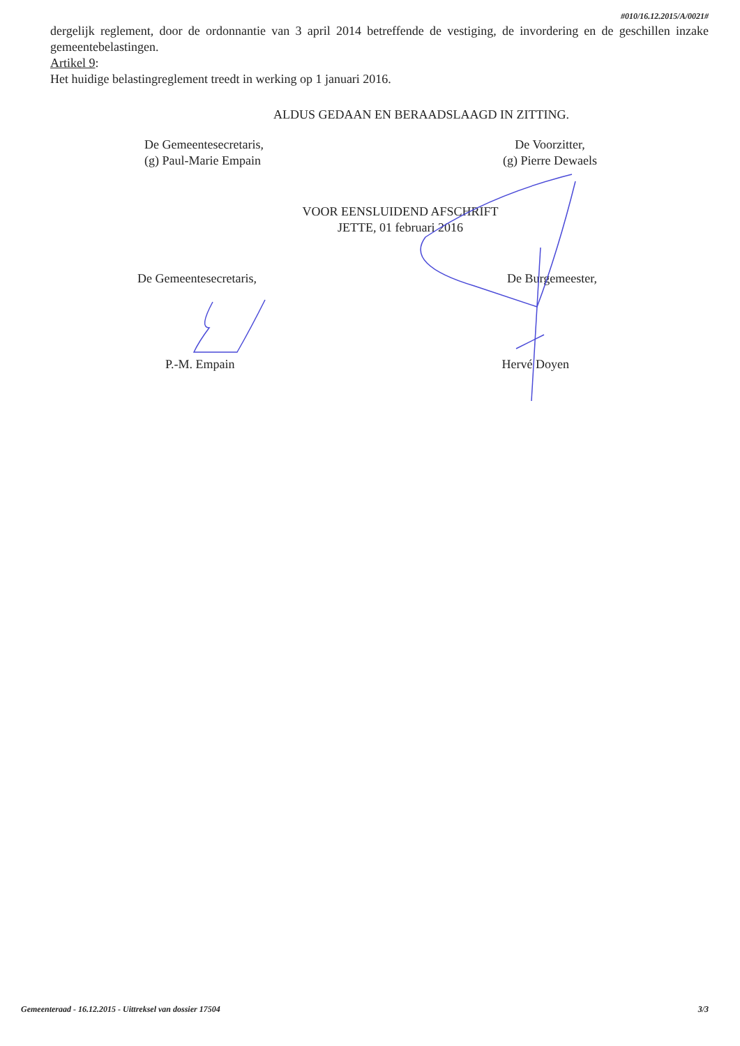#010/16.12.2015/A/0021#
dergelijk reglement, door de ordonnantie van 3 april 2014 betreffende de vestiging, de invordering en de geschillen inzake gemeentebelastingen.
Artikel 9:
Het huidige belastingreglement treedt in werking op 1 januari 2016.
ALDUS GEDAAN EN BERAADSLAAGD IN ZITTING.
De Gemeentesecretaris,
(g) Paul-Marie Empain
De Voorzitter,
(g) Pierre Dewaels
VOOR EENSLUIDEND AFSCHRIFT
JETTE, 01 februari 2016
De Gemeentesecretaris, De Burgemeester,
P.-M. Empain Hervé Doyen
Gemeenteraad - 16.12.2015 - Uittreksel van dossier 17504 3/3